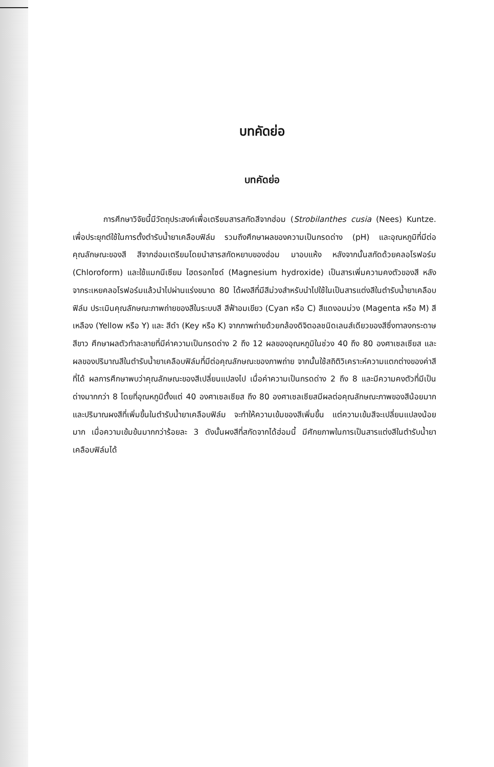บทคัดย่อ
บทคัดย่อ
การศึกษาวิจัยนี้มีวัตถุประสงค์เพื่อเตรียมสารสกัดสีจากฮ่อม (Strobilanthes cusia (Nees) Kuntze. เพื่อประยุกต์ใช้ในการตั้งตำรับน้ำยาเคลือบฟิล์ม รวมถึงศึกษาผลของความเป็นกรดด่าง (pH) และอุณหภูมิที่มีต่อคุณลักษณะของสี สีจากฮ่อมเตรียมโดยนำสารสกัดหยาบของฮ่อม มาอบแห้ง หลังจากนั้นสกัดด้วยคลอโรฟอร์ม (Chloroform) และใช้แมกนีเซียม ไฮดรอกไซด์ (Magnesium hydroxide) เป็นสารเพิ่มความคงตัวของสี หลังจากระเหยคลอโรฟอร์มแล้วนำไปผ่านแร่งขนาด 80 ได้ผงสีที่มีสีม่วงสำหรับนำไปใช้ในเป็นสารแต่งสีในตำรับน้ำยาเคลือบฟิล์ม ประเมินคุณลักษณะภาพถ่ายของสีในระบบสี สีฟ้าอมเขียว (Cyan หรือ C) สีแดงอมม่วง (Magenta หรือ M) สีเหลือง (Yellow หรือ Y) และ สีดำ (Key หรือ K) จากภาพถ่ายด้วยกล้องดิจิตอลชนิดเลนส์เดียวของสีซึ่งทาลงกระดาษสีขาว ศึกษาผลตัวทำละลายที่มีค่าความเป็นกรดด่าง 2 ถึง 12 ผลของอุณหภูมิในช่วง 40 ถึง 80 องศาเซลเซียส และผลของปริมาณสีในตำรับน้ำยาเคลือบฟิล์มที่มีต่อคุณลักษณะของภาพถ่าย จากนั้นใช้สถิติวิเคราะห์ความแตกต่างของค่าสีที่ได้ ผลการศึกษาพบว่าคุณลักษณะของสีเปลี่ยนแปลงไป เมื่อค่าความเป็นกรดด่าง 2 ถึง 8 และมีความคงตัวที่มีเป็นด่างมากกว่า 8 โดยที่อุณหภูมิตั้งแต่ 40 องศาเซลเซียส ถึง 80 องศาเซลเซียสมีผลต่อคุณลักษณะภาพของสีน้อยมาก และปริมาณผงสีที่เพิ่มขึ้นในตำรับน้ำยาเคลือบฟิล์ม จะทำให้ความเข้มของสีเพิ่มขึ้น แต่ความเข้มสีจะเปลี่ยนแปลงน้อยมาก เมื่อความเข้มข้นมากกว่าร้อยละ 3 ดังนั้นผงสีที่สกัดจากได้ฮ่อมนี้ มีศักยภาพในการเป็นสารแต่งสีในตำรับน้ำยาเคลือบฟิล์มได้